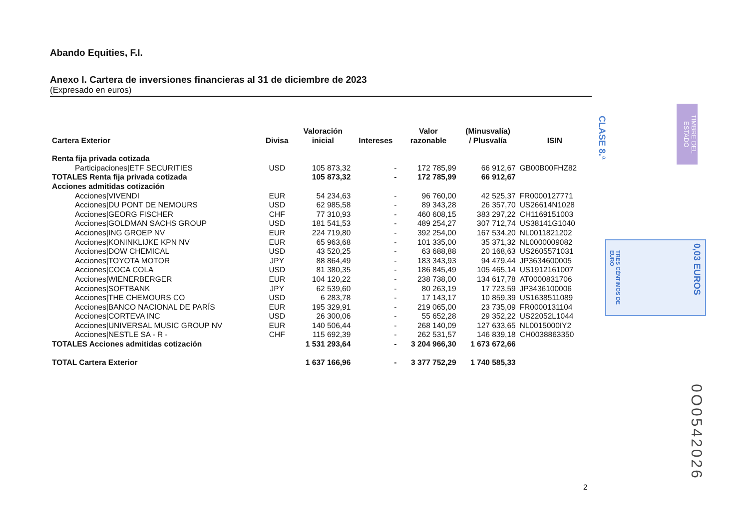Abando Equities, F.I.
Anexo I. Cartera de inversiones financieras al 31 de diciembre de 2023
(Expresado en euros)
| Cartera Exterior | Divisa | Valoración inicial | Intereses | Valor razonable | (Minusvalía) / Plusvalía | ISIN |
| --- | --- | --- | --- | --- | --- | --- |
| Renta fija privada cotizada | | | | | | |
| Participaciones/ETF SECURITIES | USD | 105 873,32 | - | 172 785,99 | 66 912,67 | GB00B00FHZ82 |
| TOTALES Renta fija privada cotizada | | 105 873,32 | - | 172 785,99 | 66 912,67 | |
| Acciones admitidas cotización | | | | | | |
| Acciones/VIVENDI | EUR | 54 234,63 | - | 96 760,00 | 42 525,37 | FR0000127771 |
| Acciones/DU PONT DE NEMOURS | USD | 62 985,58 | - | 89 343,28 | 26 357,70 | US26614N1028 |
| Acciones/GEORG FISCHER | CHF | 77 310,93 | - | 460 608,15 | 383 297,22 | CH1169151003 |
| Acciones/GOLDMAN SACHS GROUP | USD | 181 541,53 | - | 489 254,27 | 307 712,74 | US38141G1040 |
| Acciones/ING GROEP NV | EUR | 224 719,80 | - | 392 254,00 | 167 534,20 | NL0011821202 |
| Acciones/KONINKLIJKE KPN NV | EUR | 65 963,68 | - | 101 335,00 | 35 371,32 | NL0000009082 |
| Acciones/DOW CHEMICAL | USD | 43 520,25 | - | 63 688,88 | 20 168,63 | US2605571031 |
| Acciones/TOYOTA MOTOR | JPY | 88 864,49 | - | 183 343,93 | 94 479,44 | JP3634600005 |
| Acciones/COCA COLA | USD | 81 380,35 | - | 186 845,49 | 105 465,14 | US1912161007 |
| Acciones/WIENERBERGER | EUR | 104 120,22 | - | 238 738,00 | 134 617,78 | AT0000831706 |
| Acciones/SOFTBANK | JPY | 62 539,60 | - | 80 263,19 | 17 723,59 | JP3436100006 |
| Acciones/THE CHEMOURS CO | USD | 6 283,78 | - | 17 143,17 | 10 859,39 | US1638511089 |
| Acciones/BANCO NACIONAL DE PARÍS | EUR | 195 329,91 | - | 219 065,00 | 23 735,09 | FR0000131104 |
| Acciones/CORTEVA INC | USD | 26 300,06 | - | 55 652,28 | 29 352,22 | US22052L1044 |
| Acciones/UNIVERSAL MUSIC GROUP NV | EUR | 140 506,44 | - | 268 140,09 | 127 633,65 | NL0015000IY2 |
| Acciones/NESTLE SA - R - | CHF | 115 692,39 | - | 262 531,57 | 146 839,18 | CH0038863350 |
| TOTALES Acciones admitidas cotización | | 1 531 293,64 | - | 3 204 966,30 | 1 673 672,66 | |
| TOTAL Cartera Exterior | | 1 637 166,96 | - | 3 377 752,29 | 1 740 585,33 | |
CLASE 8.ª
TIMBRE DEL ESTADO
0,03 EUROS
TRES CÉNTIMOS DE EURO
0O0542026
2